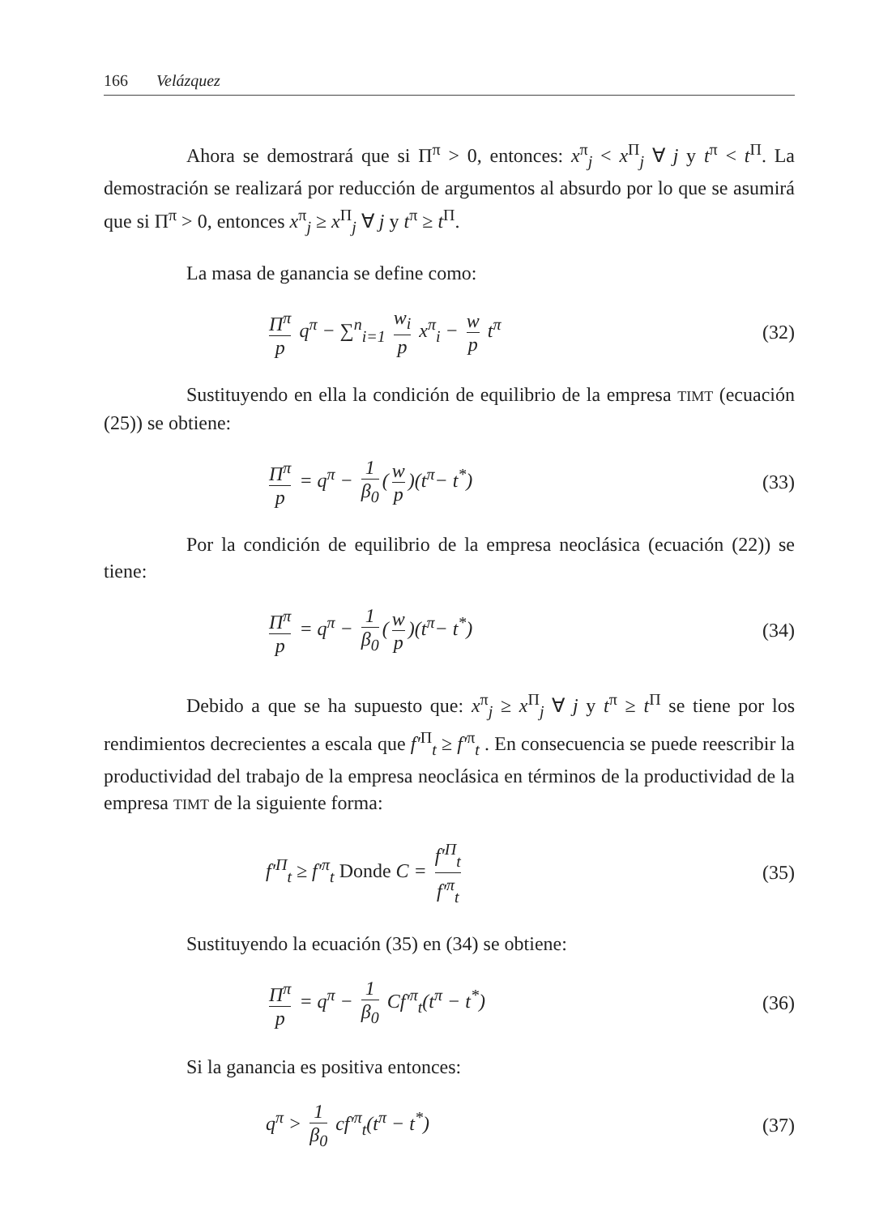166 Velázquez
Ahora se demostrará que si Π<sup>π</sup> > 0, entonces: x<sup>π</sup><sub>j</sub> < x<sup>Π</sup><sub>j</sub> ∀ j y t<sup>π</sup> < t<sup>Π</sup>. La demostración se realizará por reducción de argumentos al absurdo por lo que se asumirá que si Π<sup>π</sup> > 0, entonces x<sup>π</sup><sub>j</sub> ≥ x<sup>Π</sup><sub>j</sub> ∀ j y t<sup>π</sup> ≥ t<sup>Π</sup>.
La masa de ganancia se define como:
Π<sup>π</sup> p q<sup>π</sup> − ∑<sup>n</sup><sub>i=1</sub> w<sub>i</sub> p x<sup>π</sup><sub>i</sub> − w p t<sup>π</sup>
(32)
Sustituyendo en ella la condición de equilibrio de la empresa TIMT (ecuación (25)) se obtiene:
Π<sup>π</sup> p = q<sup>π</sup> − 1 β<sub>0</sub> (w p)(t<sup>π</sup>− t<sup>*</sup>) (33)
Por la condición de equilibrio de la empresa neoclásica (ecuación (22)) se tiene:
Π<sup>π</sup> p = q<sup>π</sup> − 1 β<sub>0</sub> (w p)(t<sup>π</sup>− t<sup>*</sup>) (34)
Debido a que se ha supuesto que: x<sup>π</sup><sub>j</sub> ≥ x<sup>Π</sup><sub>j</sub> ∀ j y t<sup>π</sup> ≥ t<sup>Π</sup> se tiene por los rendimientos decrecientes a escala que f′<sup>Π</sup><sub>t</sub> ≥ f′<sup>π</sup><sub>t</sub> . En consecuencia se puede reescribir la productividad del trabajo de la empresa neoclásica en términos de la productividad de la empresa TIMT de la siguiente forma:
f′<sup>Π</sup><sub>t</sub> ≥ f′<sup>π</sup><sub>t</sub> Donde C = f′<sup>Π</sup><sub>t</sub> f′<sup>π</sup><sub>t</sub>
(35)
Sustituyendo la ecuación (35) en (34) se obtiene:
Π<sup>π</sup> p = q<sup>π</sup> − 1 β<sub>0</sub> Cf′<sup>π</sup><sub>t</sub>(t<sup>π</sup> − t<sup>*</sup>)
(36)
Si la ganancia es positiva entonces:
q<sup>π</sup> > 1 β<sub>0</sub> cf′<sup>π</sup><sub>t</sub>(t<sup>π</sup> − t<sup>*</sup>) (37)